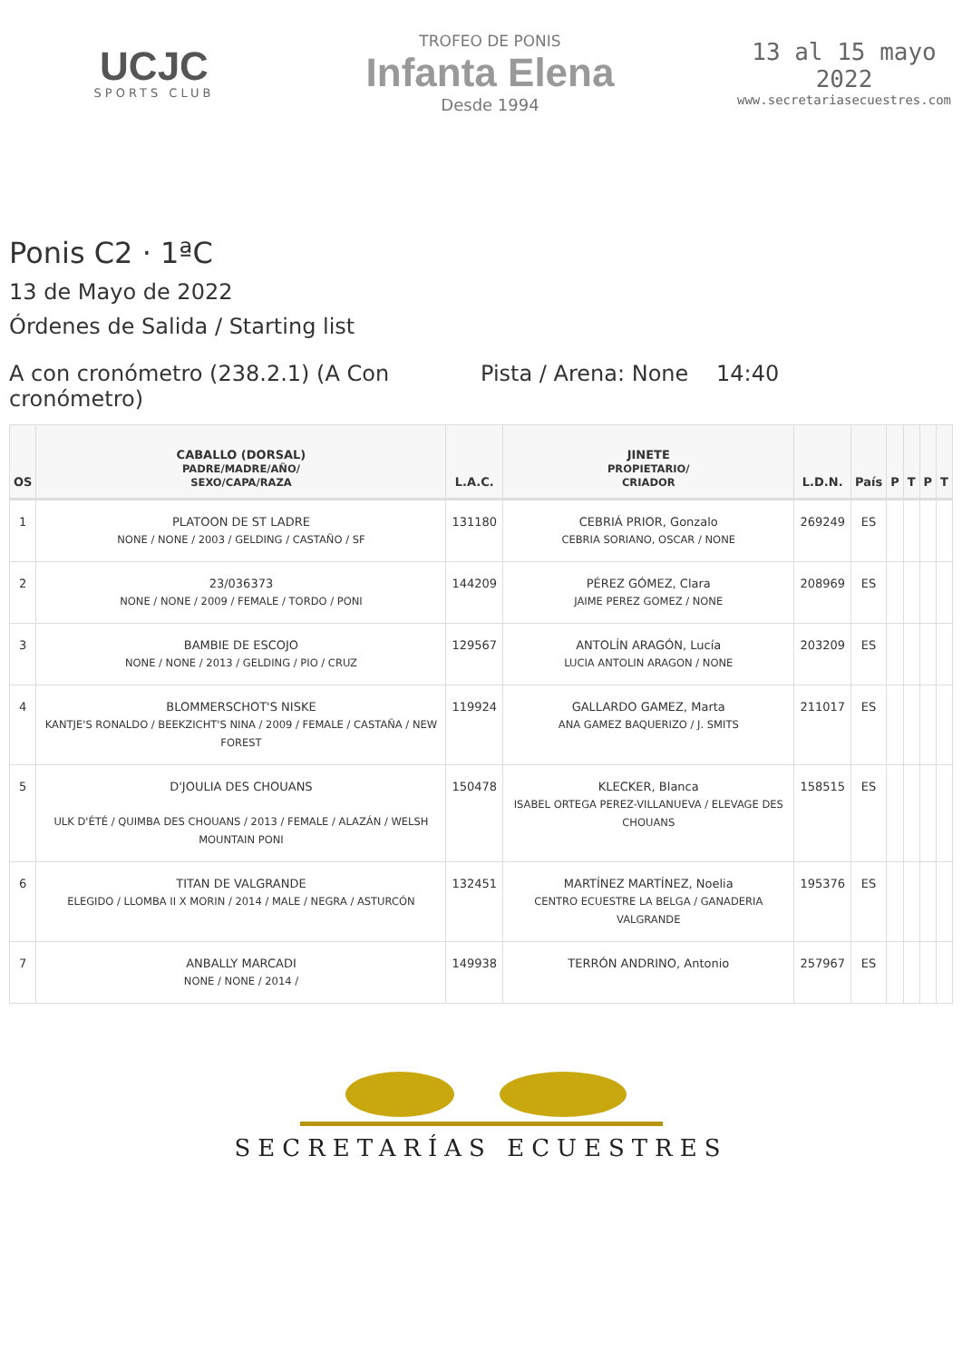UCJC
SPORTS CLUB
TROFEO DE PONIS
Infanta Elena
Desde 1994
13 al 15 mayo 2022
www.secretariasecuestres.com
Ponis C2 · 1ªC
13 de Mayo de 2022
Órdenes de Salida / Starting list
A con cronómetro (238.2.1) (A Con cronómetro)
Pista / Arena: None
14:40
| OS | CABALLO (DORSAL) PADRE/MADRE/AÑO/ SEXO/CAPA/RAZA | L.A.C. | JINETE PROPIETARIO/ CRIADOR | L.D.N. | País | P | T | P | T |
| --- | --- | --- | --- | --- | --- | --- | --- | --- | --- |
| 1 | PLATOON DE ST LADRE NONE / NONE / 2003 / GELDING / CASTAÑO / SF | 131180 | CEBRIÁ PRIOR, Gonzalo CEBRIA SORIANO, OSCAR / NONE | 269249 | ES | | | | |
| 2 | 23/036373 NONE / NONE / 2009 / FEMALE / TORDO / PONI | 144209 | PÉREZ GÓMEZ, Clara JAIME PEREZ GOMEZ / NONE | 208969 | ES | | | | |
| 3 | BAMBIE DE ESCOJO NONE / NONE / 2013 / GELDING / PIO / CRUZ | 129567 | ANTOLÍN ARAGÓN, Lucía LUCIA ANTOLIN ARAGON / NONE | 203209 | ES | | | | |
| 4 | BLOMMERSCHOT'S NISKE KANTJE'S RONALDO / BEEKZICHT'S NINA / 2009 / FEMALE / CASTAÑA / NEW FOREST | 119924 | GALLARDO GAMEZ, Marta ANA GAMEZ BAQUERIZO / J. SMITS | 211017 | ES | | | | |
| 5 | D'JOULIA DES CHOUANS ULK D'ÉTÉ / QUIMBA DES CHOUANS / 2013 / FEMALE / ALAZÁN / WELSH MOUNTAIN PONI | 150478 | KLECKER, Blanca ISABEL ORTEGA PEREZ-VILLANUEVA / ELEVAGE DES CHOUANS | 158515 | ES | | | | |
| 6 | TITAN DE VALGRANDE ELEGIDO / LLOMBA II X MORIN / 2014 / MALE / NEGRA / ASTURCÓN | 132451 | MARTÍNEZ MARTÍNEZ, Noelia CENTRO ECUESTRE LA BELGA / GANADERIA VALGRANDE | 195376 | ES | | | | |
| 7 | ANBALLY MARCADI NONE / NONE / 2014 / | 149938 | TERRÓN ANDRINO, Antonio | 257967 | ES | | | | |
SECRETARÍAS ECUESTRES